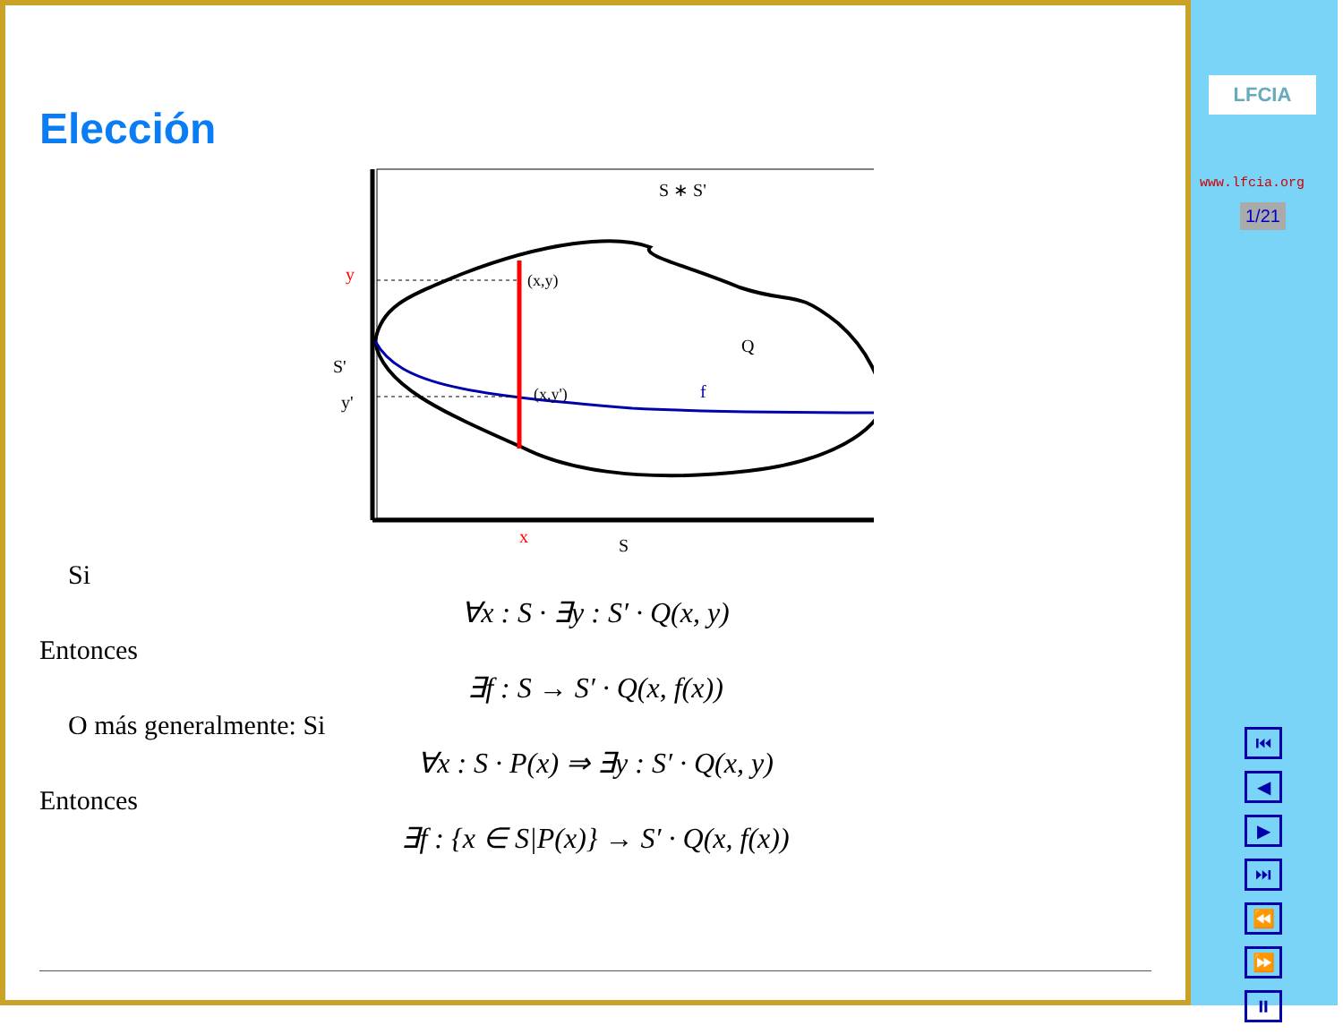Elección
S ∗ S'
y
(x,y)
Q
S'
y'
(x,y')
f
x
S
Si
∀x : S · ∃y : S′ · Q(x, y)
Entonces
∃f : S → S′ · Q(x, f(x))
O más generalmente: Si
∀x : S · P(x) ⇒ ∃y : S′ · Q(x, y)
Entonces
∃f : {x ∈ S|P(x)} → S′ · Q(x, f(x))
LFCIA
www.lfcia.org
1/21
⏮
◀
▶
⏭
⏪
⏩
⏸